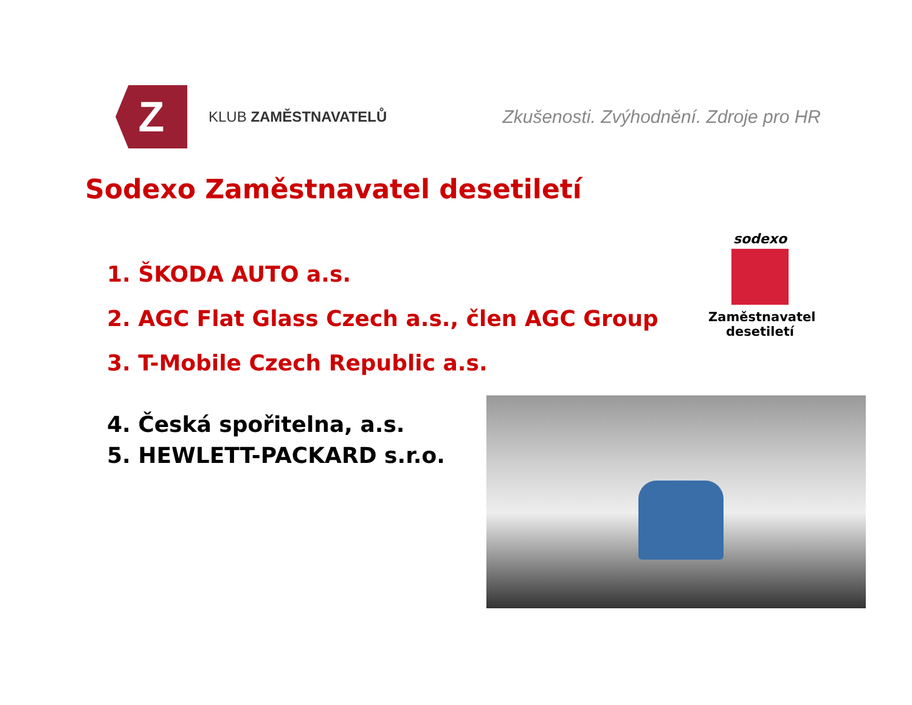Z
KLUB ZAMĚSTNAVATELŮ
Zkušenosti. Zvýhodnění. Zdroje pro HR
Sodexo Zaměstnavatel desetiletí
1. ŠKODA AUTO a.s.
2. AGC Flat Glass Czech a.s., člen AGC Group
3. T-Mobile Czech Republic a.s.
4. Česká spořitelna, a.s.
5. HEWLETT-PACKARD s.r.o.
sodexo
Zaměstnavatel
desetiletí